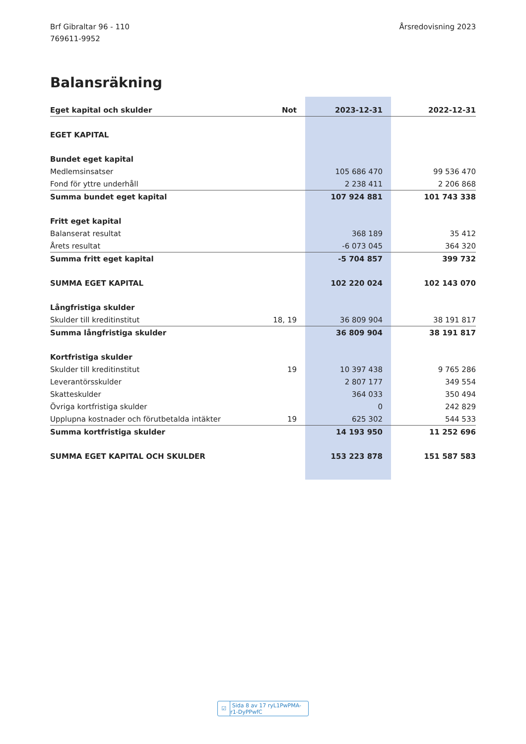Brf Gibraltar 96 - 110
769611-9952
Årsredovisning 2023
Balansräkning
| Eget kapital och skulder | Not | 2023-12-31 | 2022-12-31 |
| --- | --- | --- | --- |
| EGET KAPITAL | | | |
| Bundet eget kapital | | | |
| Medlemsinsatser | | 105 686 470 | 99 536 470 |
| Fond för yttre underhåll | | 2 238 411 | 2 206 868 |
| Summa bundet eget kapital | | 107 924 881 | 101 743 338 |
| Fritt eget kapital | | | |
| Balanserat resultat | | 368 189 | 35 412 |
| Årets resultat | | -6 073 045 | 364 320 |
| Summa fritt eget kapital | | -5 704 857 | 399 732 |
| SUMMA EGET KAPITAL | | 102 220 024 | 102 143 070 |
| Långfristiga skulder | | | |
| Skulder till kreditinstitut | 18, 19 | 36 809 904 | 38 191 817 |
| Summa långfristiga skulder | | 36 809 904 | 38 191 817 |
| Kortfristiga skulder | | | |
| Skulder till kreditinstitut | 19 | 10 397 438 | 9 765 286 |
| Leverantörsskulder | | 2 807 177 | 349 554 |
| Skatteskulder | | 364 033 | 350 494 |
| Övriga kortfristiga skulder | | 0 | 242 829 |
| Upplupna kostnader och förutbetalda intäkter | 19 | 625 302 | 544 533 |
| Summa kortfristiga skulder | | 14 193 950 | 11 252 696 |
| SUMMA EGET KAPITAL OCH SKULDER | | 153 223 878 | 151 587 583 |
☑ Sida 8 av 17 ryL1PwPMA-r1-DyPPwfC